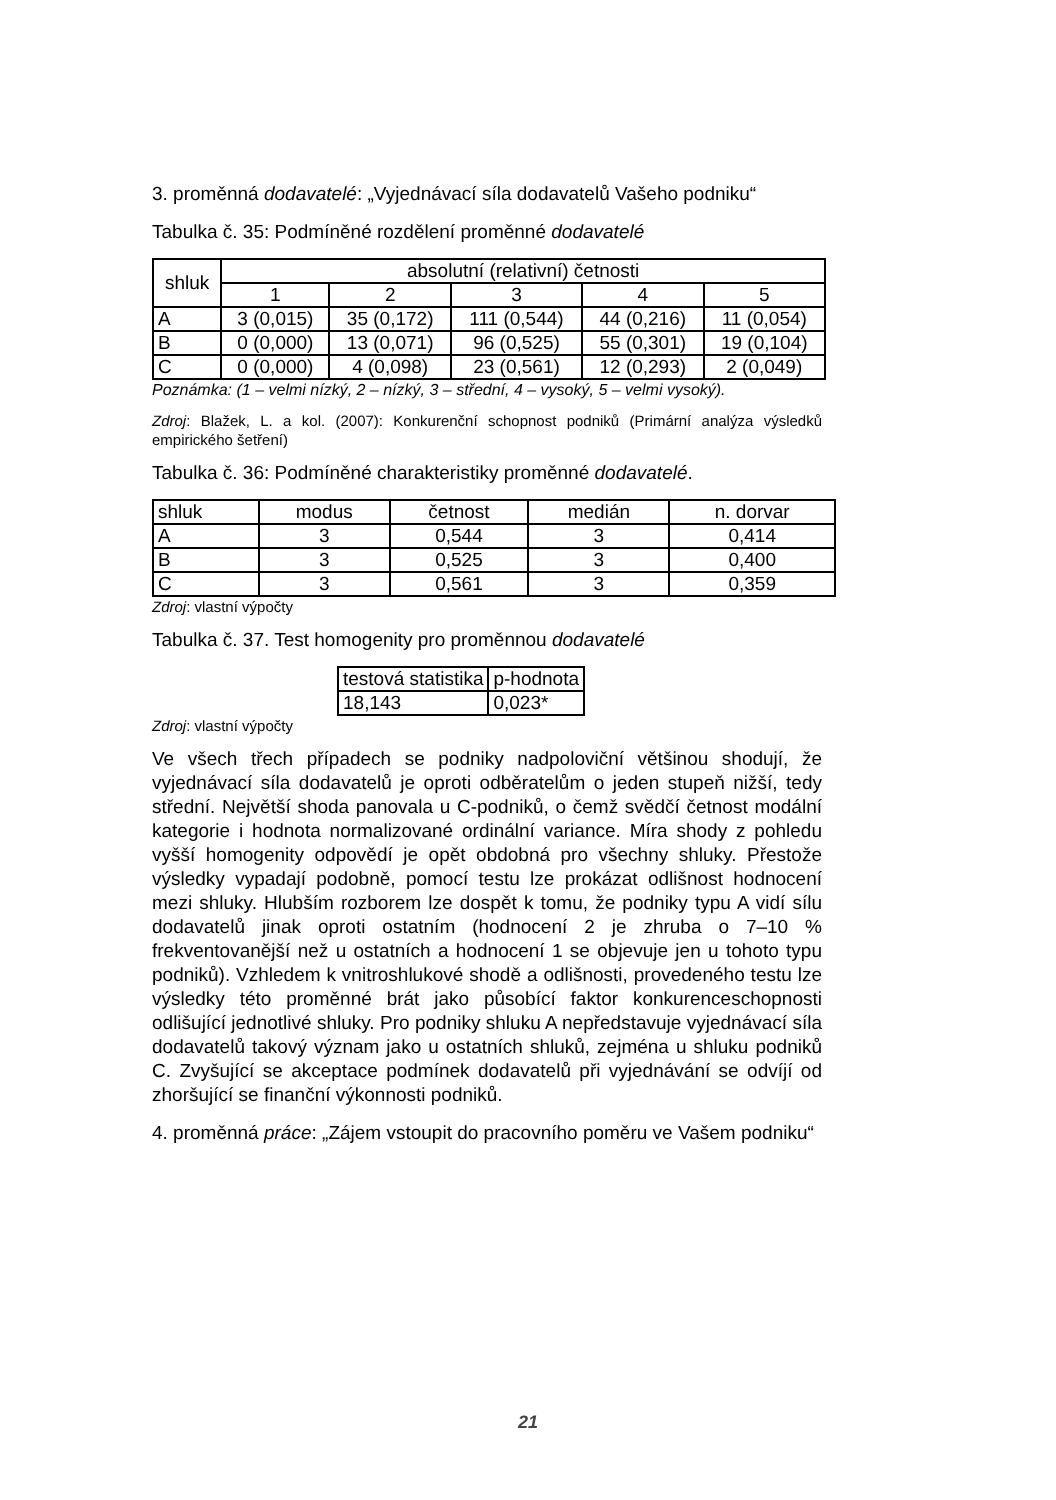3. proměnná dodavatelé: „Vyjednávací síla dodavatelů Vašeho podniku“
Tabulka č. 35: Podmíněné rozdělení proměnné dodavatelé
| shluk | absolutní (relativní) četnosti | | | | |
| --- | --- | --- | --- | --- | --- |
| | 1 | 2 | 3 | 4 | 5 |
| A | 3 (0,015) | 35 (0,172) | 111 (0,544) | 44 (0,216) | 11 (0,054) |
| B | 0 (0,000) | 13 (0,071) | 96 (0,525) | 55 (0,301) | 19 (0,104) |
| C | 0 (0,000) | 4 (0,098) | 23 (0,561) | 12 (0,293) | 2 (0,049) |
Poznámka: (1 – velmi nízký, 2 – nízký, 3 – střední, 4 – vysoký, 5 – velmi vysoký).
Zdroj: Blažek, L. a kol. (2007): Konkurenční schopnost podniků (Primární analýza výsledků empirického šetření)
Tabulka č. 36: Podmíněné charakteristiky proměnné dodavatelé.
| shluk | modus | četnost | medián | n. dorvar |
| --- | --- | --- | --- | --- |
| A | 3 | 0,544 | 3 | 0,414 |
| B | 3 | 0,525 | 3 | 0,400 |
| C | 3 | 0,561 | 3 | 0,359 |
Zdroj: vlastní výpočty
Tabulka č. 37. Test homogenity pro proměnnou dodavatelé
| testová statistika | p-hodnota |
| --- | --- |
| 18,143 | 0,023* |
Zdroj: vlastní výpočty
Ve všech třech případech se podniky nadpoloviční většinou shodují, že vyjednávací síla dodavatelů je oproti odběratelům o jeden stupeň nižší, tedy střední. Největší shoda panovala u C-podniků, o čemž svědčí četnost modální kategorie i hodnota normalizované ordinální variance. Míra shody z pohledu vyšší homogenity odpovědí je opět obdobná pro všechny shluky. Přestože výsledky vypadají podobně, pomocí testu lze prokázat odlišnost hodnocení mezi shluky. Hlubším rozborem lze dospět k tomu, že podniky typu A vidí sílu dodavatelů jinak oproti ostatním (hodnocení 2 je zhruba o 7–10 % frekventovanější než u ostatních a hodnocení 1 se objevuje jen u tohoto typu podniků). Vzhledem k vnitroshlukové shodě a odlišnosti, provedeného testu lze výsledky této proměnné brát jako působící faktor konkurenceschopnosti odlišující jednotlivé shluky. Pro podniky shluku A nepředstavuje vyjednávací síla dodavatelů takový význam jako u ostatních shluků, zejména u shluku podniků C. Zvyšující se akceptace podmínek dodavatelů při vyjednávání se odvíjí od zhoršující se finanční výkonnosti podniků.
4. proměnná práce: „Zájem vstoupit do pracovního poměru ve Vašem podniku“
21